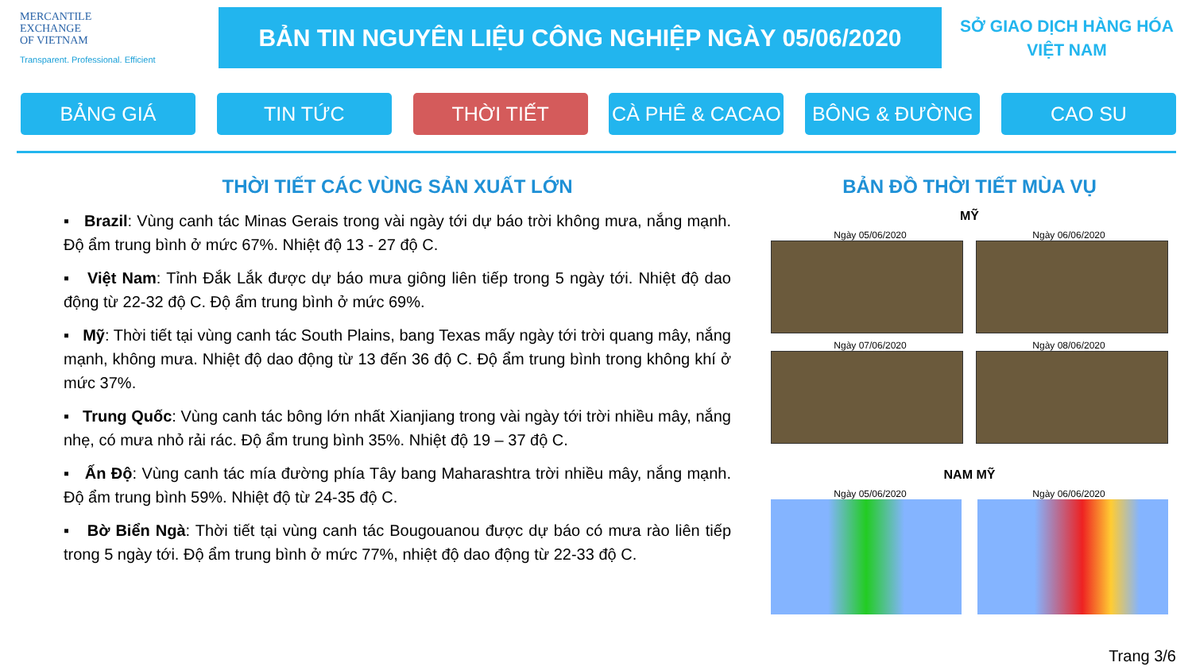MERCANTILE
EXCHANGE
OF VIETNAM
Transparent. Professional. Efficient
BẢN TIN NGUYÊN LIỆU CÔNG NGHIỆP NGÀY 05/06/2020
SỞ GIAO DỊCH HÀNG HÓA
VIỆT NAM
BẢNG GIÁ TIN TỨC THỜI TIẾT CÀ PHÊ & CACAO BÔNG & ĐƯỜNG CAO SU
THỜI TIẾT CÁC VÙNG SẢN XUẤT LỚN
▪ Brazil: Vùng canh tác Minas Gerais trong vài ngày tới dự báo trời không mưa, nắng mạnh. Độ ẩm trung bình ở mức 67%. Nhiệt độ 13 - 27 độ C.
▪ Việt Nam: Tỉnh Đắk Lắk được dự báo mưa giông liên tiếp trong 5 ngày tới. Nhiệt độ dao động từ 22-32 độ C. Độ ẩm trung bình ở mức 69%.
▪ Mỹ: Thời tiết tại vùng canh tác South Plains, bang Texas mấy ngày tới trời quang mây, nắng mạnh, không mưa. Nhiệt độ dao động từ 13 đến 36 độ C. Độ ẩm trung bình trong không khí ở mức 37%.
▪ Trung Quốc: Vùng canh tác bông lớn nhất Xianjiang trong vài ngày tới trời nhiều mây, nắng nhẹ, có mưa nhỏ rải rác. Độ ẩm trung bình 35%. Nhiệt độ 19 – 37 độ C.
▪ Ấn Độ: Vùng canh tác mía đường phía Tây bang Maharashtra trời nhiều mây, nắng mạnh. Độ ẩm trung bình 59%. Nhiệt độ từ 24-35 độ C.
▪ Bờ Biển Ngà: Thời tiết tại vùng canh tác Bougouanou được dự báo có mưa rào liên tiếp trong 5 ngày tới. Độ ẩm trung bình ở mức 77%, nhiệt độ dao động từ 22-33 độ C.
BẢN ĐỒ THỜI TIẾT MÙA VỤ
MỸ
Ngày 05/06/2020 Ngày 06/06/2020
Ngày 07/06/2020 Ngày 08/06/2020
NAM MỸ
Ngày 05/06/2020 Ngày 06/06/2020
Trang 3/6